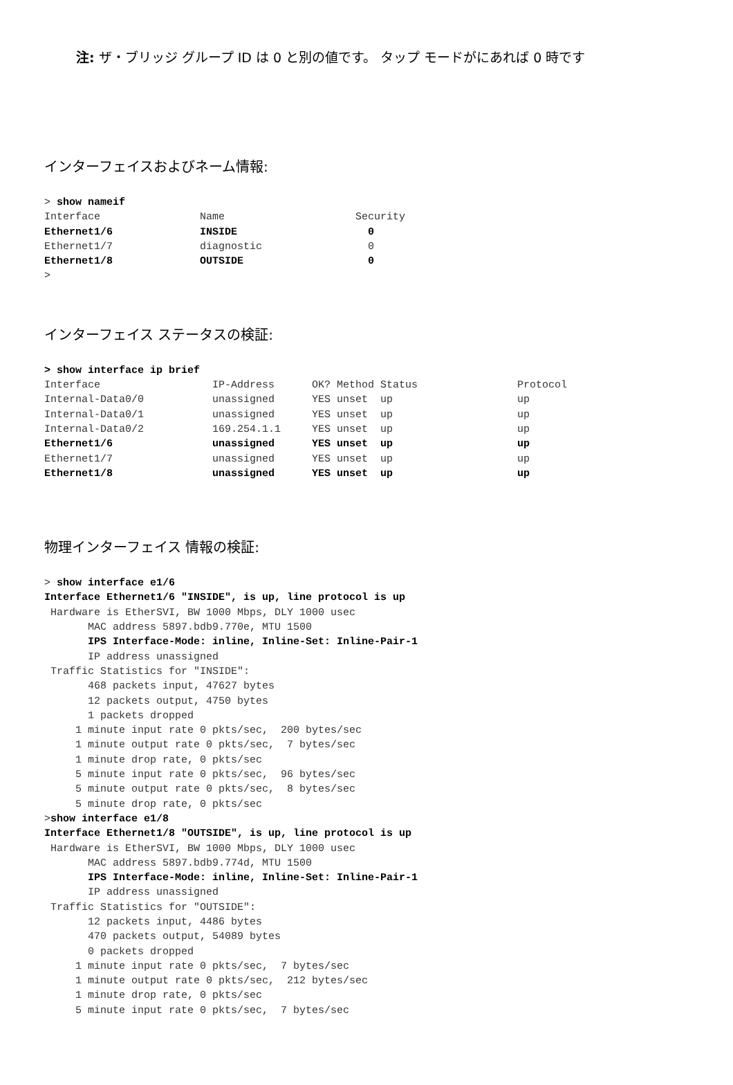注: ザ・ブリッジ グループ ID は 0 と別の値です。 タップ モードがにあれば 0 時です
インターフェイスおよびネーム情報:
> show nameif
Interface                Name                     Security
Ethernet1/6              INSIDE                     0
Ethernet1/7              diagnostic                 0
Ethernet1/8              OUTSIDE                    0
>
インターフェイス ステータスの検証:
> show interface ip brief
Interface                  IP-Address      OK? Method Status                Protocol
Internal-Data0/0           unassigned      YES unset  up                    up
Internal-Data0/1           unassigned      YES unset  up                    up
Internal-Data0/2           169.254.1.1     YES unset  up                    up
Ethernet1/6                unassigned      YES unset  up                    up
Ethernet1/7                unassigned      YES unset  up                    up
Ethernet1/8                unassigned      YES unset  up                    up
物理インターフェイス 情報の検証:
> show interface e1/6
Interface Ethernet1/6 "INSIDE", is up, line protocol is up
 Hardware is EtherSVI, BW 1000 Mbps, DLY 1000 usec
       MAC address 5897.bdb9.770e, MTU 1500
       IPS Interface-Mode: inline, Inline-Set: Inline-Pair-1
       IP address unassigned
 Traffic Statistics for "INSIDE":
       468 packets input, 47627 bytes
       12 packets output, 4750 bytes
       1 packets dropped
     1 minute input rate 0 pkts/sec,  200 bytes/sec
     1 minute output rate 0 pkts/sec,  7 bytes/sec
     1 minute drop rate, 0 pkts/sec
     5 minute input rate 0 pkts/sec,  96 bytes/sec
     5 minute output rate 0 pkts/sec,  8 bytes/sec
     5 minute drop rate, 0 pkts/sec
>show interface e1/8
Interface Ethernet1/8 "OUTSIDE", is up, line protocol is up
 Hardware is EtherSVI, BW 1000 Mbps, DLY 1000 usec
       MAC address 5897.bdb9.774d, MTU 1500
       IPS Interface-Mode: inline, Inline-Set: Inline-Pair-1
       IP address unassigned
 Traffic Statistics for "OUTSIDE":
       12 packets input, 4486 bytes
       470 packets output, 54089 bytes
       0 packets dropped
     1 minute input rate 0 pkts/sec,  7 bytes/sec
     1 minute output rate 0 pkts/sec,  212 bytes/sec
     1 minute drop rate, 0 pkts/sec
     5 minute input rate 0 pkts/sec,  7 bytes/sec